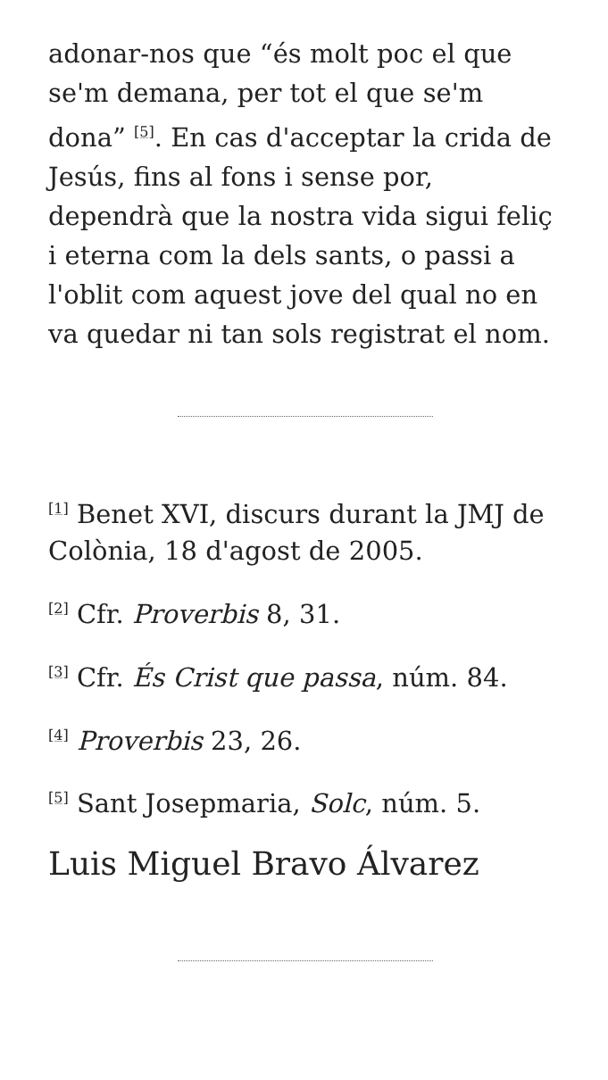adonar-nos que “és molt poc el que se'm demana, per tot el que se'm dona” <sup>[5]</sup>. En cas d'acceptar la crida de Jesús, fins al fons i sense por, dependrà que la nostra vida sigui feliç i eterna com la dels sants, o passi a l'oblit com aquest jove del qual no en va quedar ni tan sols registrat el nom.
<sup>[1]</sup> Benet XVI, discurs durant la JMJ de Colònia, 18 d'agost de 2005.
<sup>[2]</sup> Cfr. Proverbis 8, 31.
<sup>[3]</sup> Cfr. És Crist que passa, núm. 84.
<sup>[4]</sup> Proverbis 23, 26.
<sup>[5]</sup> Sant Josepmaria, Solc, núm. 5.
Luis Miguel Bravo Álvarez